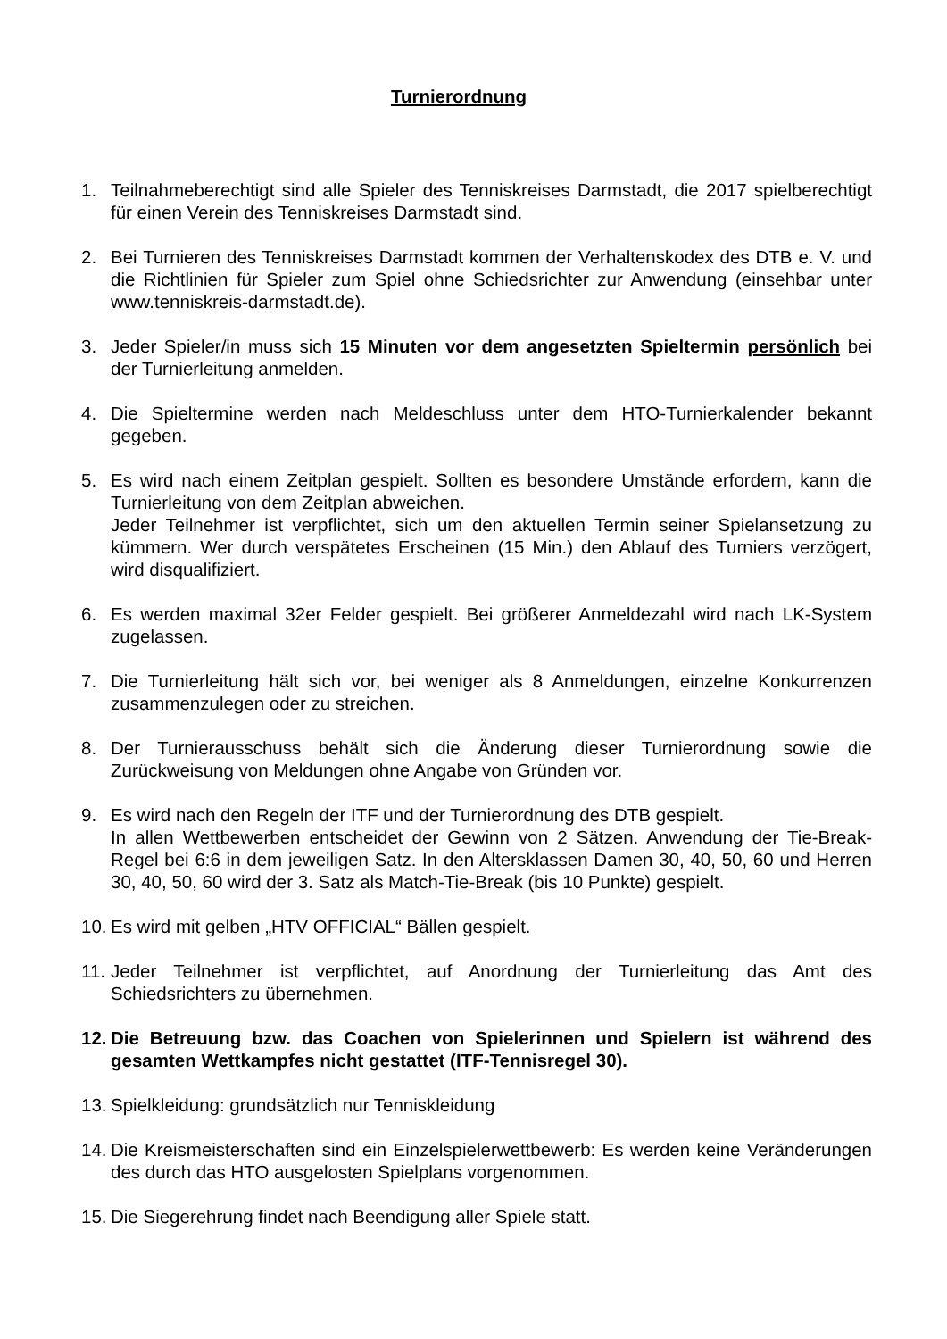Turnierordnung
1. Teilnahmeberechtigt sind alle Spieler des Tenniskreises Darmstadt, die 2017 spielberechtigt für einen Verein des Tenniskreises Darmstadt sind.
2. Bei Turnieren des Tenniskreises Darmstadt kommen der Verhaltenskodex des DTB e. V. und die Richtlinien für Spieler zum Spiel ohne Schiedsrichter zur Anwendung (einsehbar unter www.tenniskreis-darmstadt.de).
3. Jeder Spieler/in muss sich 15 Minuten vor dem angesetzten Spieltermin persönlich bei der Turnierleitung anmelden.
4. Die Spieltermine werden nach Meldeschluss unter dem HTO-Turnierkalender bekannt gegeben.
5. Es wird nach einem Zeitplan gespielt. Sollten es besondere Umstände erfordern, kann die Turnierleitung von dem Zeitplan abweichen.
Jeder Teilnehmer ist verpflichtet, sich um den aktuellen Termin seiner Spielansetzung zu kümmern. Wer durch verspätetes Erscheinen (15 Min.) den Ablauf des Turniers verzögert, wird disqualifiziert.
6. Es werden maximal 32er Felder gespielt. Bei größerer Anmeldezahl wird nach LK-System zugelassen.
7. Die Turnierleitung hält sich vor, bei weniger als 8 Anmeldungen, einzelne Konkurrenzen zusammenzulegen oder zu streichen.
8. Der Turnierausschuss behält sich die Änderung dieser Turnierordnung sowie die Zurückweisung von Meldungen ohne Angabe von Gründen vor.
9. Es wird nach den Regeln der ITF und der Turnierordnung des DTB gespielt.
In allen Wettbewerben entscheidet der Gewinn von 2 Sätzen. Anwendung der Tie-Break-Regel bei 6:6 in dem jeweiligen Satz. In den Altersklassen Damen 30, 40, 50, 60 und Herren 30, 40, 50, 60 wird der 3. Satz als Match-Tie-Break (bis 10 Punkte) gespielt.
10.
Es wird mit gelben „HTV OFFICIAL“ Bällen gespielt.
11.
Jeder Teilnehmer ist verpflichtet, auf Anordnung der Turnierleitung das Amt des Schiedsrichters zu übernehmen.
12.
Die Betreuung bzw. das Coachen von Spielerinnen und Spielern ist während des gesamten Wettkampfes nicht gestattet (ITF-Tennisregel 30).
13.
Spielkleidung: grundsätzlich nur Tenniskleidung
14.
Die Kreismeisterschaften sind ein Einzelspielerwettbewerb: Es werden keine Veränderungen des durch das HTO ausgelosten Spielplans vorgenommen.
15.
Die Siegerehrung findet nach Beendigung aller Spiele statt.